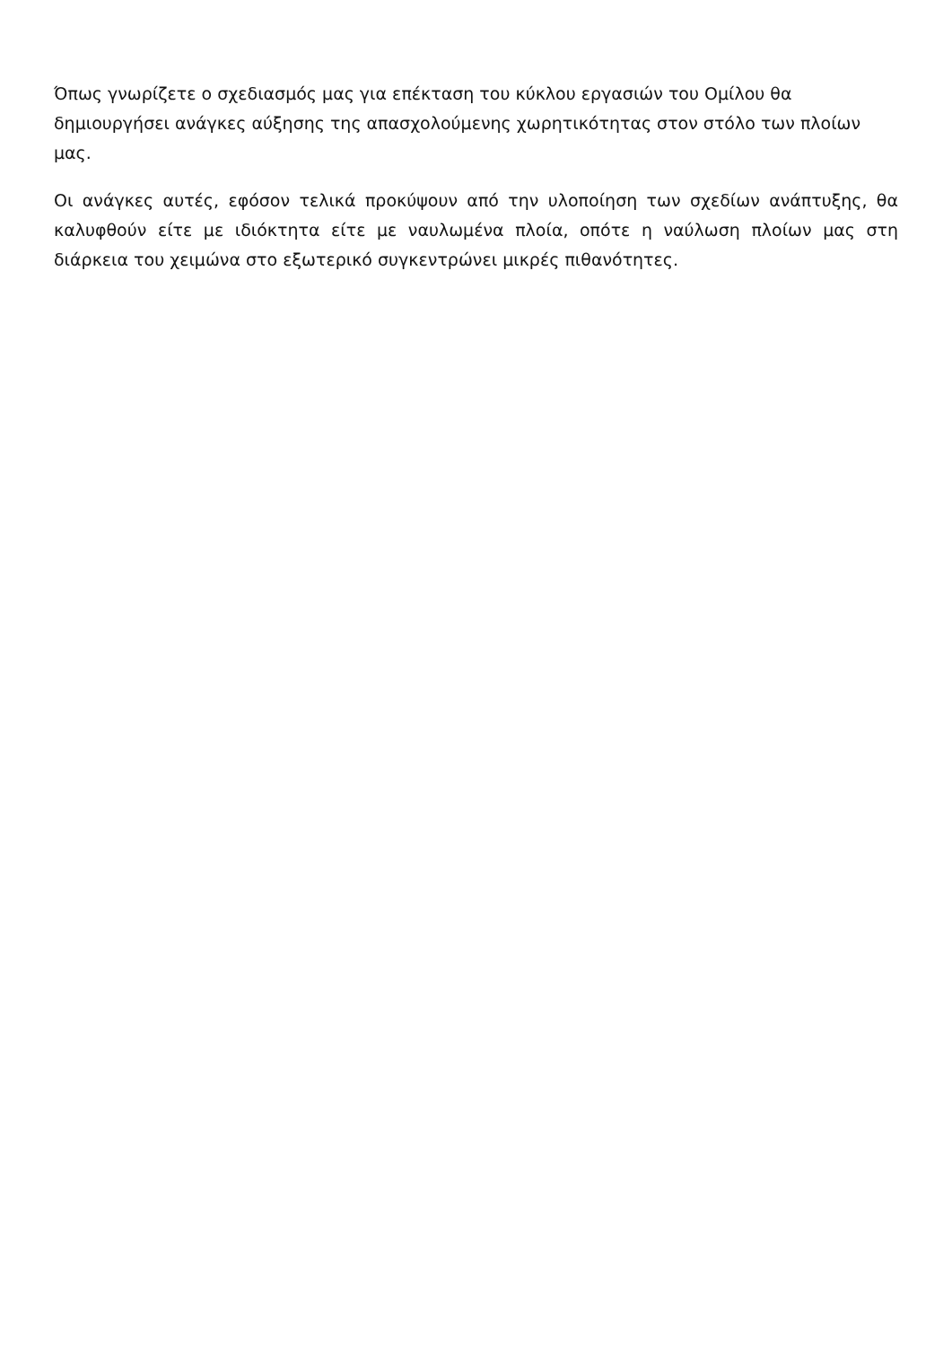Όπως γνωρίζετε ο σχεδιασμός μας για επέκταση του κύκλου εργασιών του Ομίλου θα δημιουργήσει ανάγκες αύξησης της απασχολούμενης χωρητικότητας στον στόλο των πλοίων μας.
Οι ανάγκες αυτές, εφόσον τελικά προκύψουν από την υλοποίηση των σχεδίων ανάπτυξης, θα καλυφθούν είτε με ιδιόκτητα είτε με ναυλωμένα πλοία, οπότε η ναύλωση πλοίων μας στη διάρκεια του χειμώνα στο εξωτερικό συγκεντρώνει μικρές πιθανότητες.